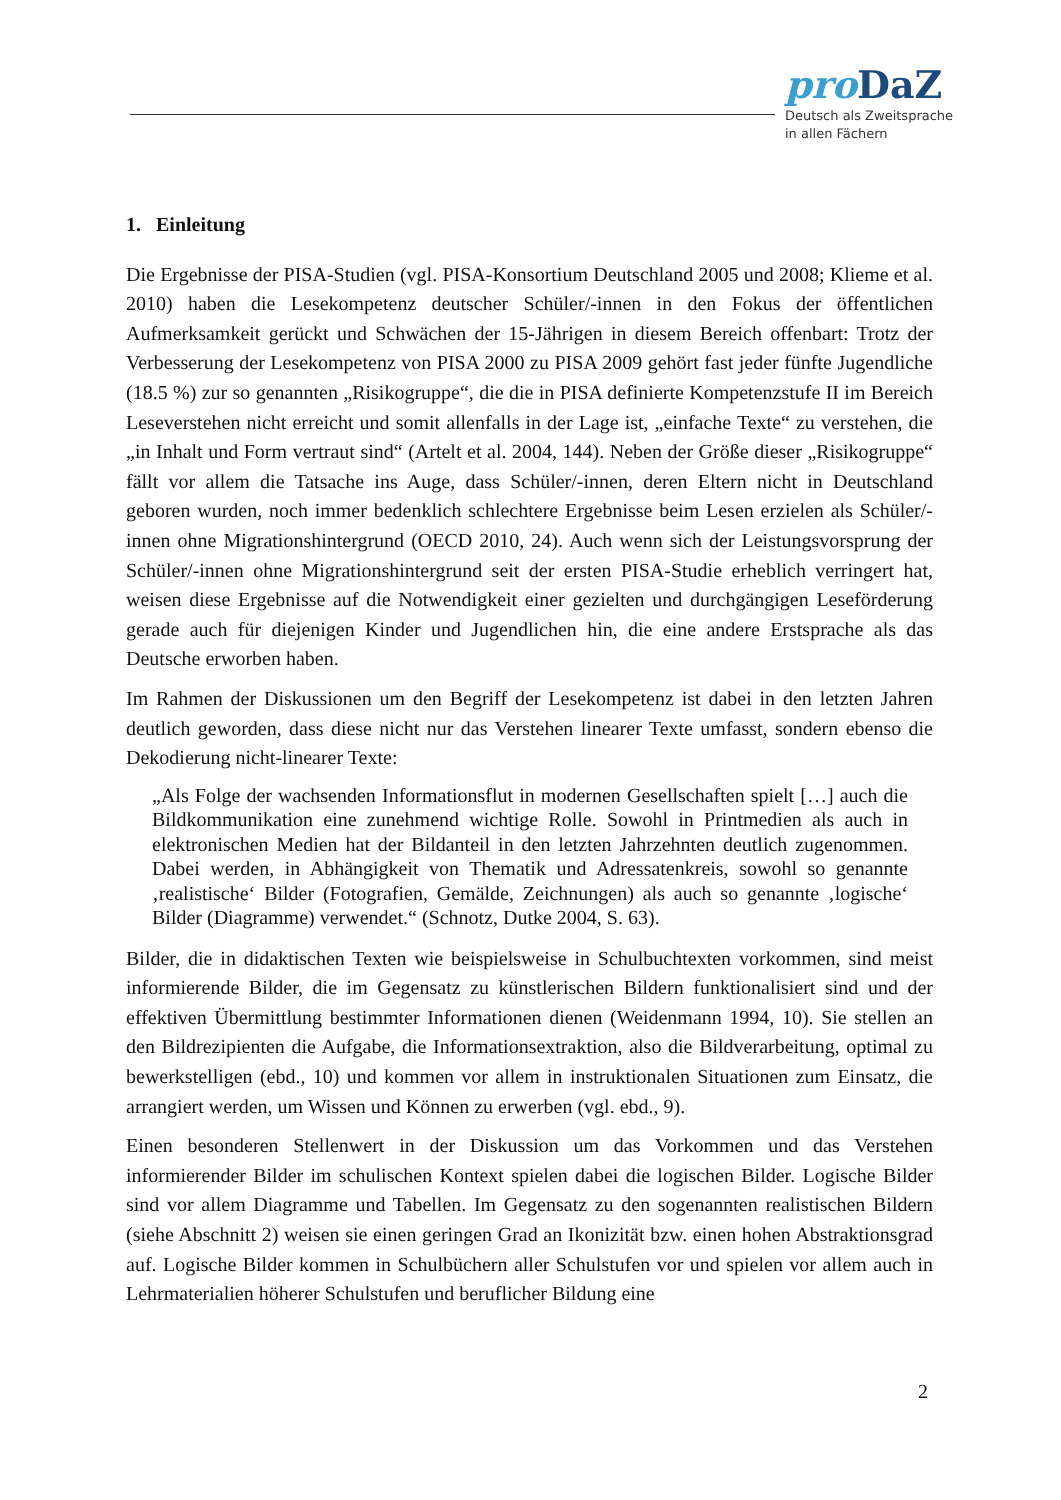pro DaZ
Deutsch als Zweitsprache
in allen Fächern
1. Einleitung
Die Ergebnisse der PISA-Studien (vgl. PISA-Konsortium Deutschland 2005 und 2008; Klieme et al. 2010) haben die Lesekompetenz deutscher Schüler/-innen in den Fokus der öffentlichen Aufmerksamkeit gerückt und Schwächen der 15-Jährigen in diesem Bereich offenbart: Trotz der Verbesserung der Lesekompetenz von PISA 2000 zu PISA 2009 gehört fast jeder fünfte Jugendliche (18.5 %) zur so genannten „Risikogruppe“, die die in PISA definierte Kompetenzstufe II im Bereich Leseverstehen nicht erreicht und somit allenfalls in der Lage ist, „einfache Texte“ zu verstehen, die „in Inhalt und Form vertraut sind“ (Artelt et al. 2004, 144). Neben der Größe dieser „Risikogruppe“ fällt vor allem die Tatsache ins Auge, dass Schüler/-innen, deren Eltern nicht in Deutschland geboren wurden, noch immer bedenklich schlechtere Ergebnisse beim Lesen erzielen als Schüler/-innen ohne Migrationshintergrund (OECD 2010, 24). Auch wenn sich der Leistungsvorsprung der Schüler/-innen ohne Migrationshintergrund seit der ersten PISA-Studie erheblich verringert hat, weisen diese Ergebnisse auf die Notwendigkeit einer gezielten und durchgängigen Leseförderung gerade auch für diejenigen Kinder und Jugendlichen hin, die eine andere Erstsprache als das Deutsche erworben haben.
Im Rahmen der Diskussionen um den Begriff der Lesekompetenz ist dabei in den letzten Jahren deutlich geworden, dass diese nicht nur das Verstehen linearer Texte umfasst, sondern ebenso die Dekodierung nicht-linearer Texte:
„Als Folge der wachsenden Informationsflut in modernen Gesellschaften spielt […] auch die Bildkommunikation eine zunehmend wichtige Rolle. Sowohl in Printmedien als auch in elektronischen Medien hat der Bildanteil in den letzten Jahrzehnten deutlich zugenommen. Dabei werden, in Abhängigkeit von Thematik und Adressatenkreis, sowohl so genannte ‚realistische‘ Bilder (Fotografien, Gemälde, Zeichnungen) als auch so genannte ‚logische‘ Bilder (Diagramme) verwendet.“ (Schnotz, Dutke 2004, S. 63).
Bilder, die in didaktischen Texten wie beispielsweise in Schulbuchtexten vorkommen, sind meist informierende Bilder, die im Gegensatz zu künstlerischen Bildern funktionalisiert sind und der effektiven Übermittlung bestimmter Informationen dienen (Weidenmann 1994, 10). Sie stellen an den Bildrezipienten die Aufgabe, die Informationsextraktion, also die Bildverarbeitung, optimal zu bewerkstelligen (ebd., 10) und kommen vor allem in instruktionalen Situationen zum Einsatz, die arrangiert werden, um Wissen und Können zu erwerben (vgl. ebd., 9).
Einen besonderen Stellenwert in der Diskussion um das Vorkommen und das Verstehen informierender Bilder im schulischen Kontext spielen dabei die logischen Bilder. Logische Bilder sind vor allem Diagramme und Tabellen. Im Gegensatz zu den sogenannten realistischen Bildern (siehe Abschnitt 2) weisen sie einen geringen Grad an Ikonizität bzw. einen hohen Abstraktionsgrad auf. Logische Bilder kommen in Schulbüchern aller Schulstufen vor und spielen vor allem auch in Lehrmaterialien höherer Schulstufen und beruflicher Bildung eine
2